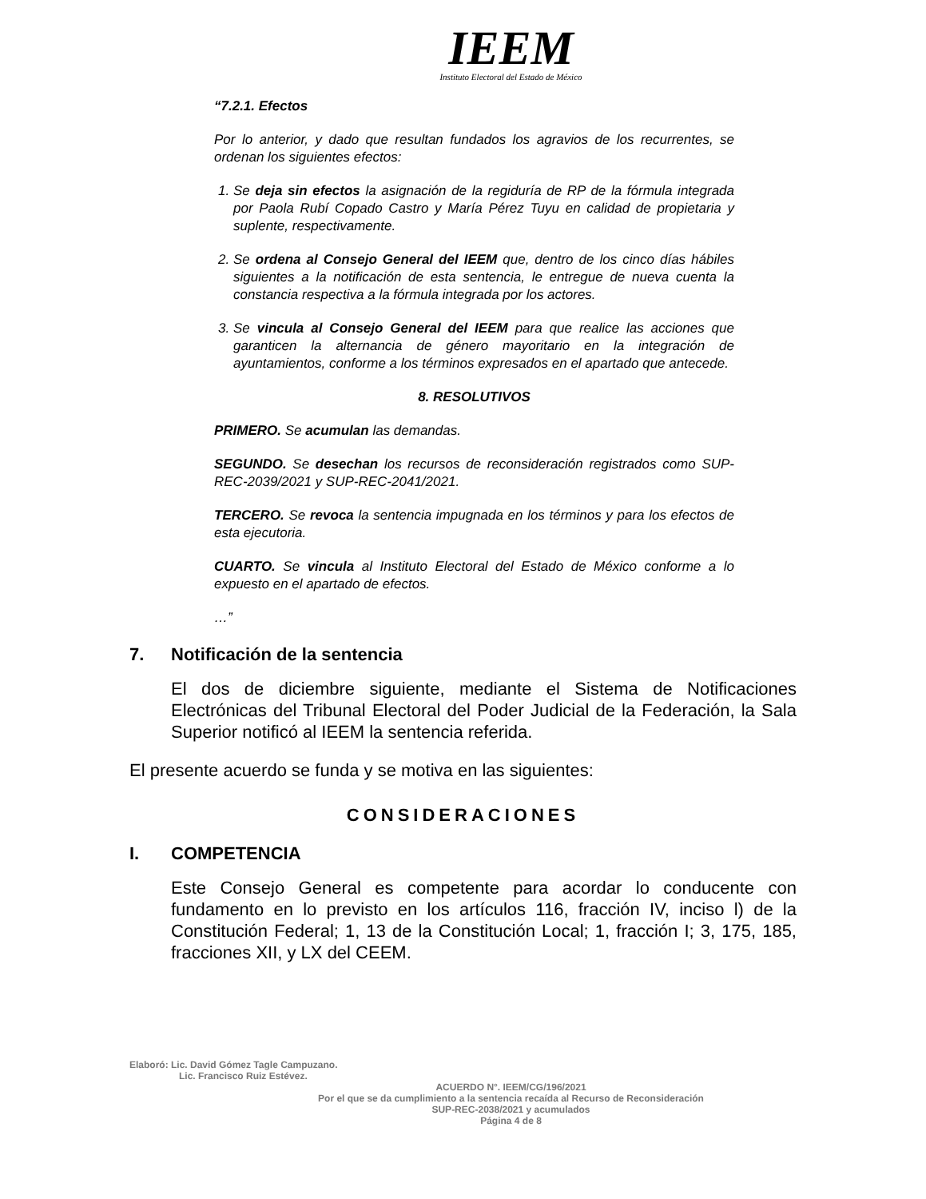IEEM
Instituto Electoral del Estado de México
“7.2.1. Efectos
Por lo anterior, y dado que resultan fundados los agravios de los recurrentes, se ordenan los siguientes efectos:
1. Se deja sin efectos la asignación de la regiduría de RP de la fórmula integrada por Paola Rubí Copado Castro y María Pérez Tuyu en calidad de propietaria y suplente, respectivamente.
2. Se ordena al Consejo General del IEEM que, dentro de los cinco días hábiles siguientes a la notificación de esta sentencia, le entregue de nueva cuenta la constancia respectiva a la fórmula integrada por los actores.
3. Se vincula al Consejo General del IEEM para que realice las acciones que garanticen la alternancia de género mayoritario en la integración de ayuntamientos, conforme a los términos expresados en el apartado que antecede.
8. RESOLUTIVOS
PRIMERO. Se acumulan las demandas.
SEGUNDO. Se desechan los recursos de reconsideración registrados como SUP-REC-2039/2021 y SUP-REC-2041/2021.
TERCERO. Se revoca la sentencia impugnada en los términos y para los efectos de esta ejecutoria.
CUARTO. Se vincula al Instituto Electoral del Estado de México conforme a lo expuesto en el apartado de efectos.
…”
7. Notificación de la sentencia
El dos de diciembre siguiente, mediante el Sistema de Notificaciones Electrónicas del Tribunal Electoral del Poder Judicial de la Federación, la Sala Superior notificó al IEEM la sentencia referida.
El presente acuerdo se funda y se motiva en las siguientes:
CONSIDERACIONES
I. COMPETENCIA
Este Consejo General es competente para acordar lo conducente con fundamento en lo previsto en los artículos 116, fracción IV, inciso l) de la Constitución Federal; 1, 13 de la Constitución Local; 1, fracción I; 3, 175, 185, fracciones XII, y LX del CEEM.
Elaboró: Lic. David Gómez Tagle Campuzano.
Lic. Francisco Ruiz Estévez.
ACUERDO N°. IEEM/CG/196/2021
Por el que se da cumplimiento a la sentencia recaída al Recurso de Reconsideración
SUP-REC-2038/2021 y acumulados
Página 4 de 8